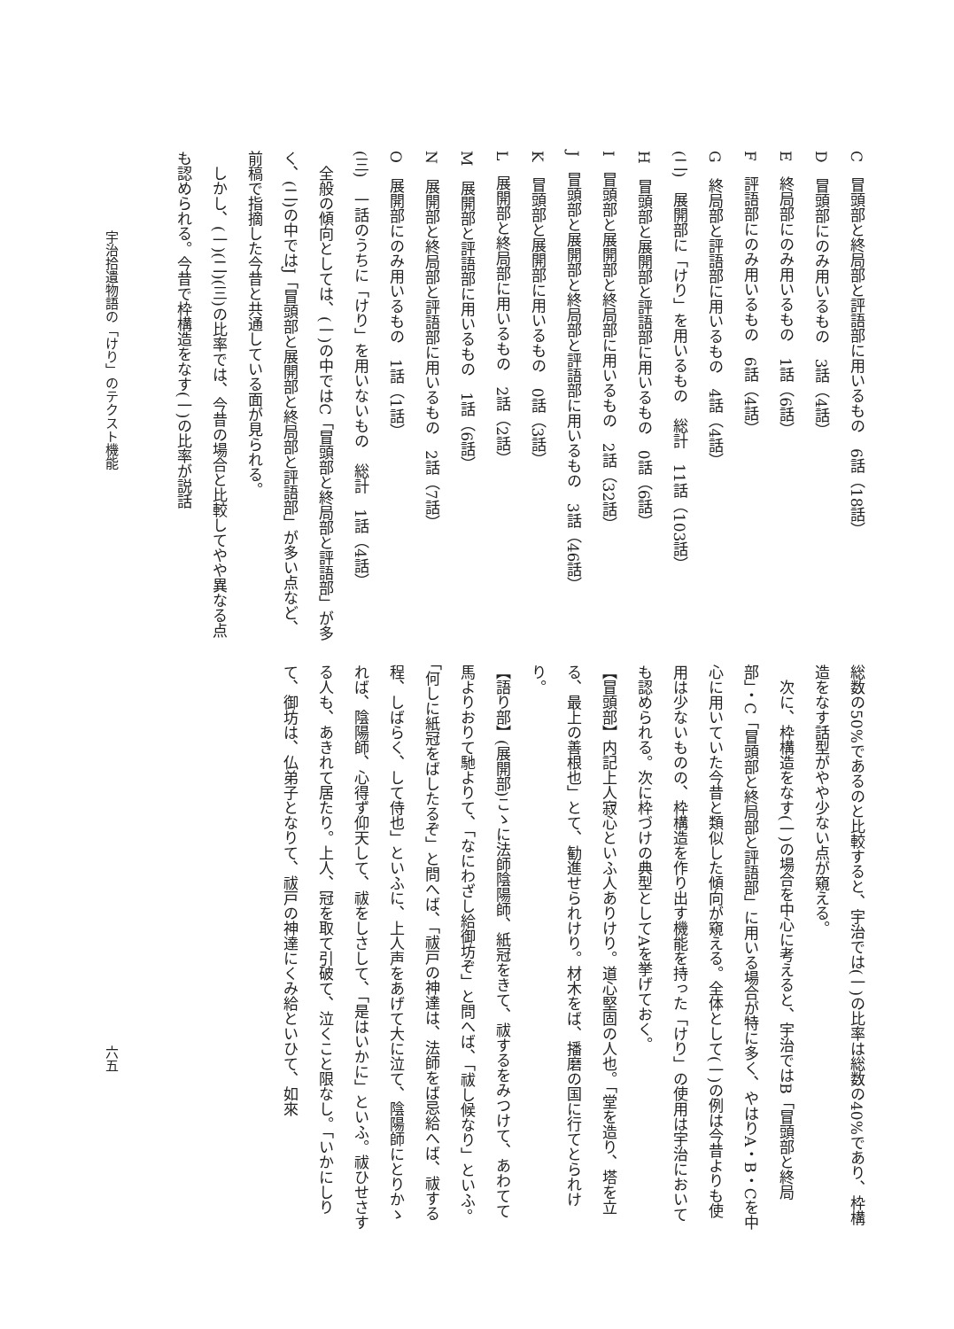C　冒頭部と終局部と評語部に用いるもの　6話（18話）
D　冒頭部にのみ用いるもの　3話（4話）
E　終局部にのみ用いるもの　1話（6話）
F　評語部にのみ用いるもの　6話（4話）
G　終局部と評語部に用いるもの　4話（4話）
(二)　展開部に「けり」を用いるもの　総計　11話（103話）
H　冒頭部と展開部と評語部に用いるもの　0話（6話）
I　冒頭部と展開部と終局部に用いるもの　2話（32話）
J　冒頭部と展開部と終局部と評語部に用いるもの　3話（46話）
K　冒頭部と展開部に用いるもの　0話（3話）
L　展開部と終局部に用いるもの　2話（2話）
M　展開部と評語部に用いるもの　1話（6話）
N　展開部と終局部と評語部に用いるもの　2話（7話）
O　展開部にのみ用いるもの　1話（1話）
(三)　一話のうちに「けり」を用いないもの　総計　1話（4話）
　全般の傾向としては、(一)の中ではC「冒頭部と終局部と評語部」が多く、(二)の中ではJ「冒頭部と展開部と終局部と評語部」が多い点など、前稿で指摘した今昔と共通している面が見られる。
　しかし、(一)(二)(三)の比率では、今昔の場合と比較してやや異なる点も認められる。今昔で枠構造をなす(一)の比率が説話
総数の50%であるのと比較すると、宇治では(一)の比率は総数の40%であり、枠構造をなす話型がやや少ない点が窺える。
　次に、枠構造をなす(一)の場合を中心に考えると、宇治ではB「冒頭部と終局部」・C「冒頭部と終局部と評語部」に用いる場合が特に多く、やはりA・B・Cを中心に用いていた今昔と類似した傾向が窺える。全体として(一)の例は今昔よりも使用は少ないものの、枠構造を作り出す機能を持った「けり」の使用は宇治においても認められる。次に枠づけの典型としてAを挙げておく。
【冒頭部】内記上人寂心といふ人ありけり。道心堅固の人也。「堂を造り、塔を立る、最上の善根也」とて、勧進せられけり。材木をば、播磨の国に行てとられけり。
【語り部】(展開部)こゝに法師陰陽師、紙冠をきて、祓するをみつけて、あわてて馬よりおりて馳よりて、「なにわざし給御坊ぞ」と問へば、「祓し候なり」といふ。「何しに紙冠をばしたるぞ」と問へば、「祓戸の神達は、法師をば忌給へば、祓する程、しばらく、して侍也」といふに、上人声をあげて大に泣て、陰陽師にとりかゝれば、陰陽師、心得ず仰天して、祓をしさして、「是はいかに」といふ。祓ひせさする人も、あきれて居たり。上人、冠を取て引破て、泣くこと限なし。「いかにしりて、御坊は、仏弟子となりて、祓戸の神達にくみ給といひて、如來
宇治拾遺物語の「けり」のテクスト機能
六五